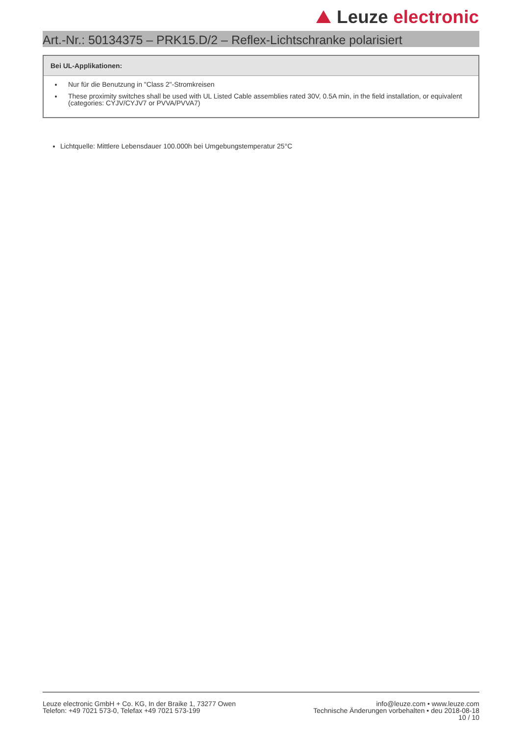Leuze electronic
Art.-Nr.: 50134375 – PRK15.D/2 – Reflex-Lichtschranke polarisiert
Bei UL-Applikationen:
Nur für die Benutzung in "Class 2"-Stromkreisen
These proximity switches shall be used with UL Listed Cable assemblies rated 30V, 0.5A min, in the field installation, or equivalent (categories: CYJV/CYJV7 or PVVA/PVVA7)
Lichtquelle: Mittlere Lebensdauer 100.000h bei Umgebungstemperatur 25°C
Leuze electronic GmbH + Co. KG, In der Braike 1, 73277 Owen
Telefon: +49 7021 573-0, Telefax +49 7021 573-199
info@leuze.com • www.leuze.com
Technische Änderungen vorbehalten • deu 2018-08-18
10 / 10